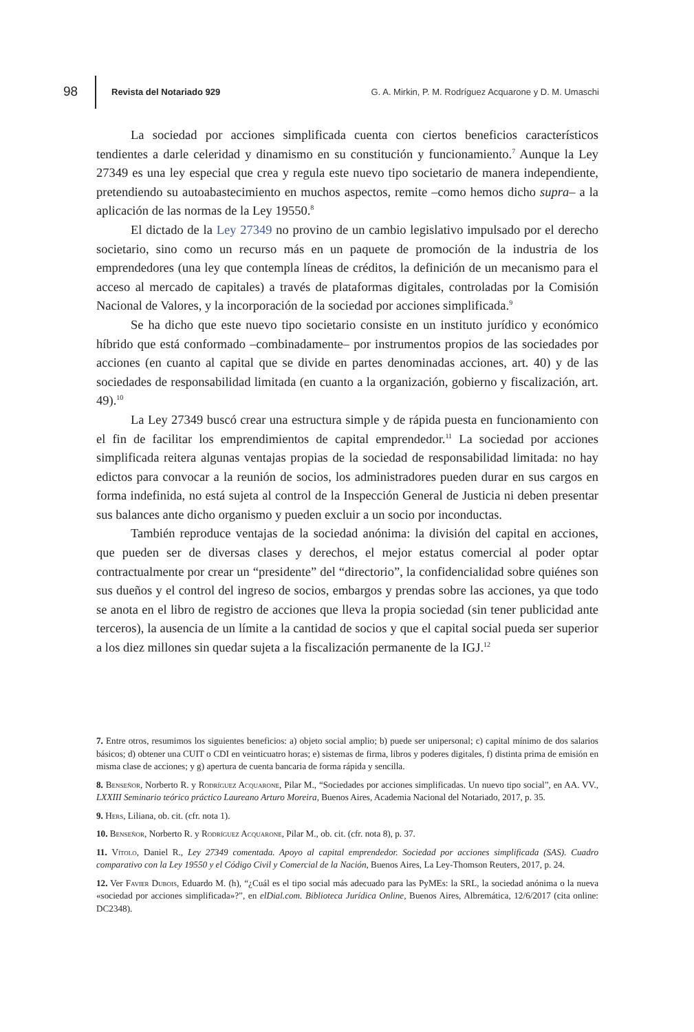98 Revista del Notariado 929 G. A. Mirkin, P. M. Rodríguez Acquarone y D. M. Umaschi
La sociedad por acciones simplificada cuenta con ciertos beneficios característicos tendientes a darle celeridad y dinamismo en su constitución y funcionamiento.<sup>7</sup> Aunque la Ley 27349 es una ley especial que crea y regula este nuevo tipo societario de manera independiente, pretendiendo su autoabastecimiento en muchos aspectos, remite –como hemos dicho supra– a la aplicación de las normas de la Ley 19550.<sup>8</sup>
El dictado de la Ley 27349 no provino de un cambio legislativo impulsado por el derecho societario, sino como un recurso más en un paquete de promoción de la industria de los emprendedores (una ley que contempla líneas de créditos, la definición de un mecanismo para el acceso al mercado de capitales) a través de plataformas digitales, controladas por la Comisión Nacional de Valores, y la incorporación de la sociedad por acciones simplificada.<sup>9</sup>
Se ha dicho que este nuevo tipo societario consiste en un instituto jurídico y económico híbrido que está conformado –combinadamente– por instrumentos propios de las sociedades por acciones (en cuanto al capital que se divide en partes denominadas acciones, art. 40) y de las sociedades de responsabilidad limitada (en cuanto a la organización, gobierno y fiscalización, art. 49).<sup>10</sup>
La Ley 27349 buscó crear una estructura simple y de rápida puesta en funcionamiento con el fin de facilitar los emprendimientos de capital emprendedor.<sup>11</sup> La sociedad por acciones simplificada reitera algunas ventajas propias de la sociedad de responsabilidad limitada: no hay edictos para convocar a la reunión de socios, los administradores pueden durar en sus cargos en forma indefinida, no está sujeta al control de la Inspección General de Justicia ni deben presentar sus balances ante dicho organismo y pueden excluir a un socio por inconductas.
También reproduce ventajas de la sociedad anónima: la división del capital en acciones, que pueden ser de diversas clases y derechos, el mejor estatus comercial al poder optar contractualmente por crear un “presidente” del “directorio”, la confidencialidad sobre quiénes son sus dueños y el control del ingreso de socios, embargos y prendas sobre las acciones, ya que todo se anota en el libro de registro de acciones que lleva la propia sociedad (sin tener publicidad ante terceros), la ausencia de un límite a la cantidad de socios y que el capital social pueda ser superior a los diez millones sin quedar sujeta a la fiscalización permanente de la IGJ.<sup>12</sup>
7. Entre otros, resumimos los siguientes beneficios: a) objeto social amplio; b) puede ser unipersonal; c) capital mínimo de dos salarios básicos; d) obtener una CUIT o CDI en veinticuatro horas; e) sistemas de firma, libros y poderes digitales, f) distinta prima de emisión en misma clase de acciones; y g) apertura de cuenta bancaria de forma rápida y sencilla.
8. Benseñor, Norberto R. y Rodríguez Acquarone, Pilar M., “Sociedades por acciones simplificadas. Un nuevo tipo social”, en AA. VV., LXXIII Seminario teórico práctico Laureano Arturo Moreira, Buenos Aires, Academia Nacional del Notariado, 2017, p. 35.
9. Hers, Liliana, ob. cit. (cfr. nota 1).
10. Benseñor, Norberto R. y Rodríguez Acquarone, Pilar M., ob. cit. (cfr. nota 8), p. 37.
11. Vítolo, Daniel R., Ley 27349 comentada. Apoyo al capital emprendedor. Sociedad por acciones simplificada (SAS). Cuadro comparativo con la Ley 19550 y el Código Civil y Comercial de la Nación, Buenos Aires, La Ley-Thomson Reuters, 2017, p. 24.
12. Ver Favier Dubois, Eduardo M. (h), “¿Cuál es el tipo social más adecuado para las PyMEs: la SRL, la sociedad anónima o la nueva «sociedad por acciones simplificada»?”, en elDial.com. Biblioteca Jurídica Online, Buenos Aires, Albremática, 12/6/2017 (cita online: DC2348).